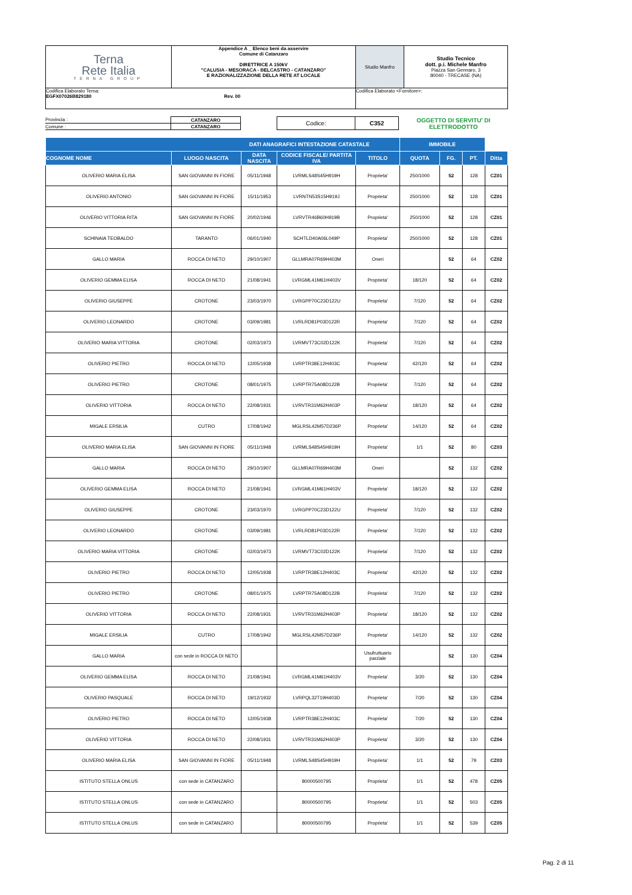| Terna Rete Italia TERNA GROUP | Appendice A _ Elenco beni da asservire Comune di Catanzaro DIRETTRICE A 150kV "CALUSIA - MESORACA - BELCASTRO - CATANZARO" E RAZIONALIZZAZIONE DELLA RETE AT LOCALE | Studio Manfro | Studio Tecnico dott. p.i. Michele Manfro Piazza San Gennaro, 3 80040 - TRECASE (NA) |
| Codifica Elaborato Terna: EGFX07026B829180 Rev. 00 | | Codifica Elaborato <Fornitore>: | |
| Provincia : | CATANZARO | | Codice: | C352 | OGGETTO DI SERVITU' DI ELETTRODOTTO |
| Comune : | CATANZARO | | | | |
| DATI ANAGRAFICI INTESTAZIONE CATASTALE | | | | | | | IMMOBILE | |
| --- | --- | --- | --- | --- | --- | --- | --- | --- |
| COGNOME NOME | LUOGO NASCITA | DATA NASCITA | CODICE FISCALE/ PARTITA IVA | TITOLO | QUOTA | FG. | PT. | Ditta |
| OLIVERIO MARIA ELISA | SAN GIOVANNI IN FIORE | 05/11/1948 | LVRMLS48S45H919H | Proprieta' | 250/1000 | 52 | 128 | CZ01 |
| OLIVERIO ANTONIO | SAN GIOVANNI IN FIORE | 15/11/1953 | LVRNTN53S15H919J | Proprieta' | 250/1000 | 52 | 128 | CZ01 |
| OLIVERIO VITTORIA RITA | SAN GIOVANNI IN FIORE | 20/02/1946 | LVRVTR46B60H919B | Proprieta' | 250/1000 | 52 | 128 | CZ01 |
| SCHINAIA TEOBALDO | TARANTO | 06/01/1940 | SCHTLD40A06L049P | Proprieta' | 250/1000 | 52 | 128 | CZ01 |
| GALLO MARIA | ROCCA DI NETO | 29/10/1907 | GLLMRA07R69H403M | Oneri | | 52 | 64 | CZ02 |
| OLIVERIO GEMMA ELISA | ROCCA DI NETO | 21/08/1941 | LVRGML41M61H403V | Proprieta' | 18/120 | 52 | 64 | CZ02 |
| OLIVERIO GIUSEPPE | CROTONE | 23/03/1970 | LVRGPP70C23D122U | Proprieta' | 7/120 | 52 | 64 | CZ02 |
| OLIVERIO LEONARDO | CROTONE | 03/09/1981 | LVRLRD81P03D122R | Proprieta' | 7/120 | 52 | 64 | CZ02 |
| OLIVERIO MARIA VITTORIA | CROTONE | 02/03/1973 | LVRMVT73C02D122K | Proprieta' | 7/120 | 52 | 64 | CZ02 |
| OLIVERIO PIETRO | ROCCA DI NETO | 12/05/1938 | LVRPTR38E12H403C | Proprieta' | 42/120 | 52 | 64 | CZ02 |
| OLIVERIO PIETRO | CROTONE | 08/01/1975 | LVRPTR75A08D122B | Proprieta' | 7/120 | 52 | 64 | CZ02 |
| OLIVERIO VITTORIA | ROCCA DI NETO | 22/08/1931 | LVRVTR31M62H403P | Proprieta' | 18/120 | 52 | 64 | CZ02 |
| MIGALE ERSILIA | CUTRO | 17/08/1942 | MGLRSL42M57D236P | Proprieta' | 14/120 | 52 | 64 | CZ02 |
| OLIVERIO MARIA ELISA | SAN GIOVANNI IN FIORE | 05/11/1948 | LVRMLS48S45H919H | Proprieta' | 1/1 | 52 | 80 | CZ03 |
| GALLO MARIA | ROCCA DI NETO | 29/10/1907 | GLLMRA07R69H403M | Oneri | | 52 | 132 | CZ02 |
| OLIVERIO GEMMA ELISA | ROCCA DI NETO | 21/08/1941 | LVRGML41M61H403V | Proprieta' | 18/120 | 52 | 132 | CZ02 |
| OLIVERIO GIUSEPPE | CROTONE | 23/03/1970 | LVRGPP70C23D122U | Proprieta' | 7/120 | 52 | 132 | CZ02 |
| OLIVERIO LEONARDO | CROTONE | 03/09/1981 | LVRLRD81P03D122R | Proprieta' | 7/120 | 52 | 132 | CZ02 |
| OLIVERIO MARIA VITTORIA | CROTONE | 02/03/1973 | LVRMVT73C02D122K | Proprieta' | 7/120 | 52 | 132 | CZ02 |
| OLIVERIO PIETRO | ROCCA DI NETO | 12/05/1938 | LVRPTR38E12H403C | Proprieta' | 42/120 | 52 | 132 | CZ02 |
| OLIVERIO PIETRO | CROTONE | 08/01/1975 | LVRPTR75A08D122B | Proprieta' | 7/120 | 52 | 132 | CZ02 |
| OLIVERIO VITTORIA | ROCCA DI NETO | 22/08/1931 | LVRVTR31M62H403P | Proprieta' | 18/120 | 52 | 132 | CZ02 |
| MIGALE ERSILIA | CUTRO | 17/08/1942 | MGLRSL42M57D236P | Proprieta' | 14/120 | 52 | 132 | CZ02 |
| GALLO MARIA | con sede in ROCCA DI NETO | | | Usufruttuario parziale | | 52 | 130 | CZ04 |
| OLIVERIO GEMMA ELISA | ROCCA DI NETO | 21/08/1941 | LVRGML41M61H403V | Proprieta' | 3/20 | 52 | 130 | CZ04 |
| OLIVERIO PASQUALE | ROCCA DI NETO | 19/12/1932 | LVRPQL32T19H403D | Proprieta' | 7/20 | 52 | 130 | CZ04 |
| OLIVERIO PIETRO | ROCCA DI NETO | 12/05/1938 | LVRPTR38E12H403C | Proprieta' | 7/20 | 52 | 130 | CZ04 |
| OLIVERIO VITTORIA | ROCCA DI NETO | 22/08/1931 | LVRVTR31M62H403P | Proprieta' | 3/20 | 52 | 130 | CZ04 |
| OLIVERIO MARIA ELISA | SAN GIOVANNI IN FIORE | 05/11/1948 | LVRMLS48S45H919H | Proprieta' | 1/1 | 52 | 79 | CZ03 |
| ISTITUTO STELLA ONLUS | con sede in CATANZARO | | 80000500795 | Proprieta' | 1/1 | 52 | 478 | CZ05 |
| ISTITUTO STELLA ONLUS | con sede in CATANZARO | | 80000500795 | Proprieta' | 1/1 | 52 | 503 | CZ05 |
| ISTITUTO STELLA ONLUS | con sede in CATANZARO | | 80000500795 | Proprieta' | 1/1 | 52 | 539 | CZ05 |
Pag. 2 di 11